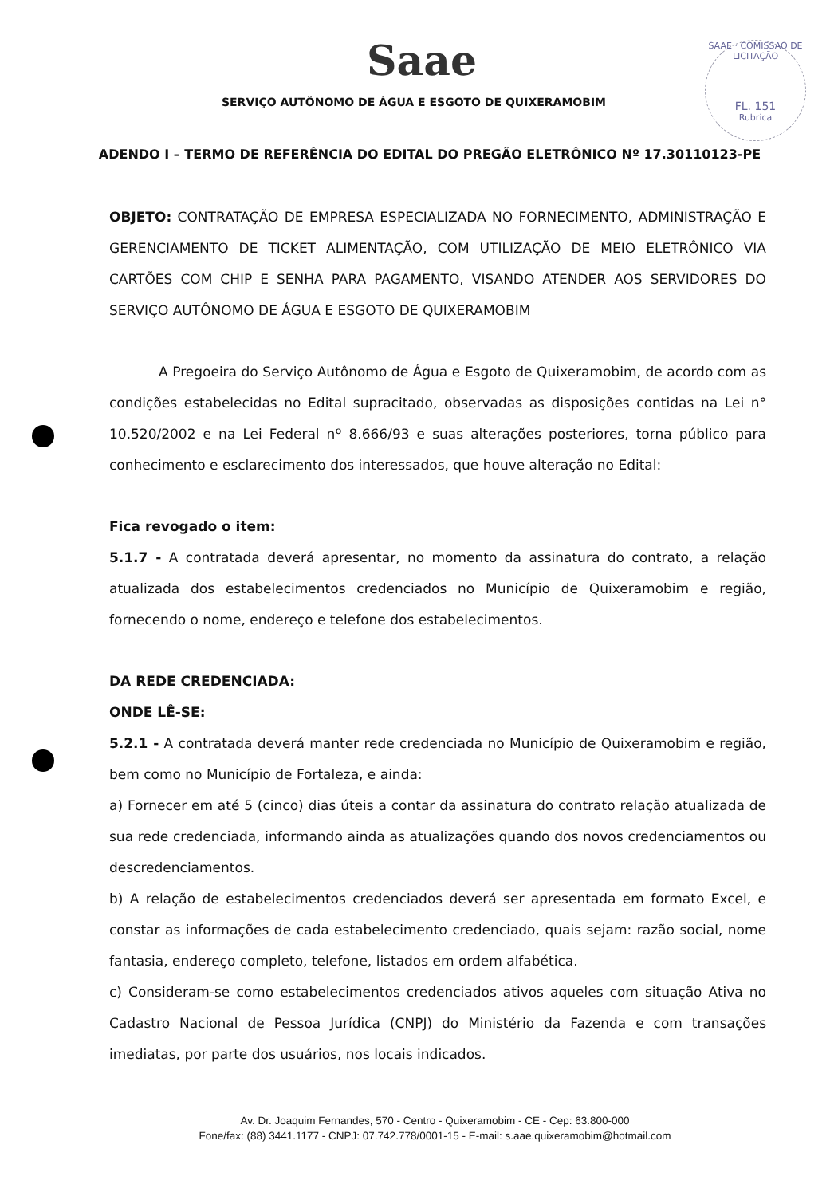Saae
SERVIÇO AUTÔNOMO DE ÁGUA E ESGOTO DE QUIXERAMOBIM
SAAE · COMISSÃO DE LICITAÇÃO
FL. 151
Rubrica
ADENDO I – TERMO DE REFERÊNCIA DO EDITAL DO PREGÃO ELETRÔNICO Nº 17.30110123-PE
OBJETO: CONTRATAÇÃO DE EMPRESA ESPECIALIZADA NO FORNECIMENTO, ADMINISTRAÇÃO E GERENCIAMENTO DE TICKET ALIMENTAÇÃO, COM UTILIZAÇÃO DE MEIO ELETRÔNICO VIA CARTÕES COM CHIP E SENHA PARA PAGAMENTO, VISANDO ATENDER AOS SERVIDORES DO SERVIÇO AUTÔNOMO DE ÁGUA E ESGOTO DE QUIXERAMOBIM
A Pregoeira do Serviço Autônomo de Água e Esgoto de Quixeramobim, de acordo com as condições estabelecidas no Edital supracitado, observadas as disposições contidas na Lei n° 10.520/2002 e na Lei Federal nº 8.666/93 e suas alterações posteriores, torna público para conhecimento e esclarecimento dos interessados, que houve alteração no Edital:
Fica revogado o item:
5.1.7 - A contratada deverá apresentar, no momento da assinatura do contrato, a relação atualizada dos estabelecimentos credenciados no Município de Quixeramobim e região, fornecendo o nome, endereço e telefone dos estabelecimentos.
DA REDE CREDENCIADA:
ONDE LÊ-SE:
5.2.1 - A contratada deverá manter rede credenciada no Município de Quixeramobim e região, bem como no Município de Fortaleza, e ainda:
a) Fornecer em até 5 (cinco) dias úteis a contar da assinatura do contrato relação atualizada de sua rede credenciada, informando ainda as atualizações quando dos novos credenciamentos ou descredenciamentos.
b) A relação de estabelecimentos credenciados deverá ser apresentada em formato Excel, e constar as informações de cada estabelecimento credenciado, quais sejam: razão social, nome fantasia, endereço completo, telefone, listados em ordem alfabética.
c) Consideram-se como estabelecimentos credenciados ativos aqueles com situação Ativa no Cadastro Nacional de Pessoa Jurídica (CNPJ) do Ministério da Fazenda e com transações imediatas, por parte dos usuários, nos locais indicados.
Av. Dr. Joaquim Fernandes, 570 - Centro - Quixeramobim - CE - Cep: 63.800-000
Fone/fax: (88) 3441.1177 - CNPJ: 07.742.778/0001-15 - E-mail: s.aae.quixeramobim@hotmail.com